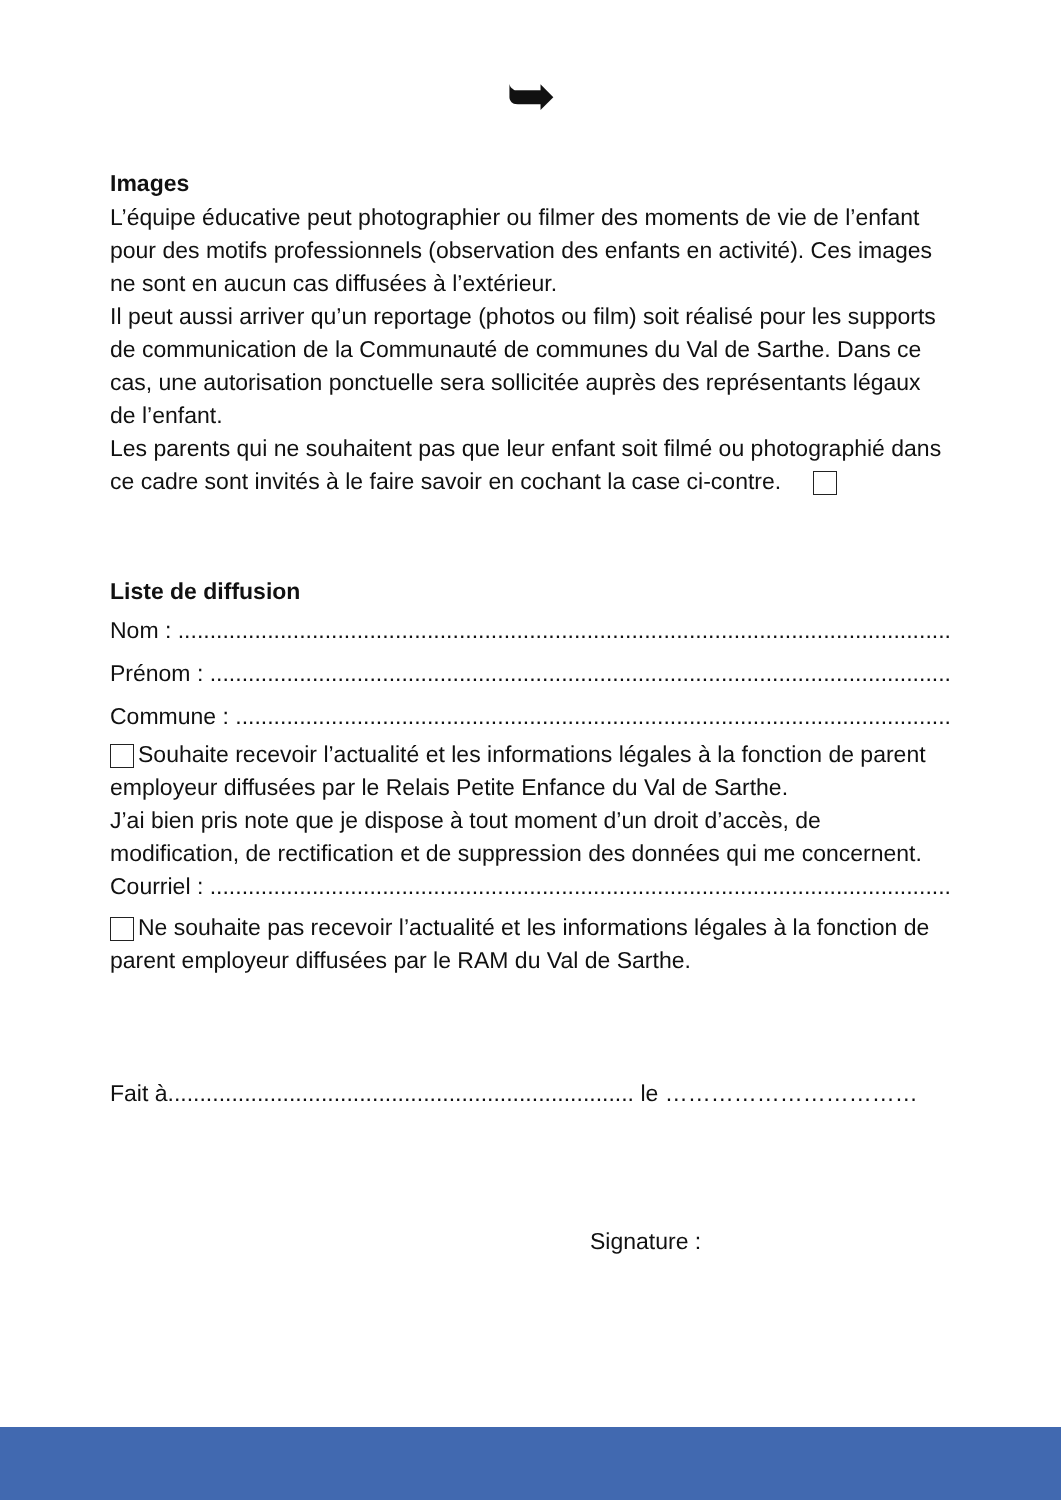➥
Images
L’équipe éducative peut photographier ou filmer des moments de vie de l’enfant pour des motifs professionnels (observation des enfants en activité). Ces images ne sont en aucun cas diffusées à l’extérieur.
Il peut aussi arriver qu’un reportage (photos ou film) soit réalisé pour les supports de communication de la Communauté de communes du Val de Sarthe. Dans ce cas, une autorisation ponctuelle sera sollicitée auprès des représentants légaux de l’enfant.
Les parents qui ne souhaitent pas que leur enfant soit filmé ou photographié dans ce cadre sont invités à le faire savoir en cochant la case ci-contre.
Liste de diffusion
Nom : ..........................................................................................................................
Prénom : ....................................................................................................................
Commune : .................................................................................................................
Souhaite recevoir l’actualité et les informations légales à la fonction de parent employeur diffusées par le Relais Petite Enfance du Val de Sarthe.
J’ai bien pris note que je dispose à tout moment d’un droit d’accès, de modification, de rectification et de suppression des données qui me concernent.
Courriel : ....................................................................................................................
Ne souhaite pas recevoir l’actualité et les informations légales à la fonction de parent employeur diffusées par le RAM du Val de Sarthe.
Fait à......................................................................... le ……………………………
Signature :